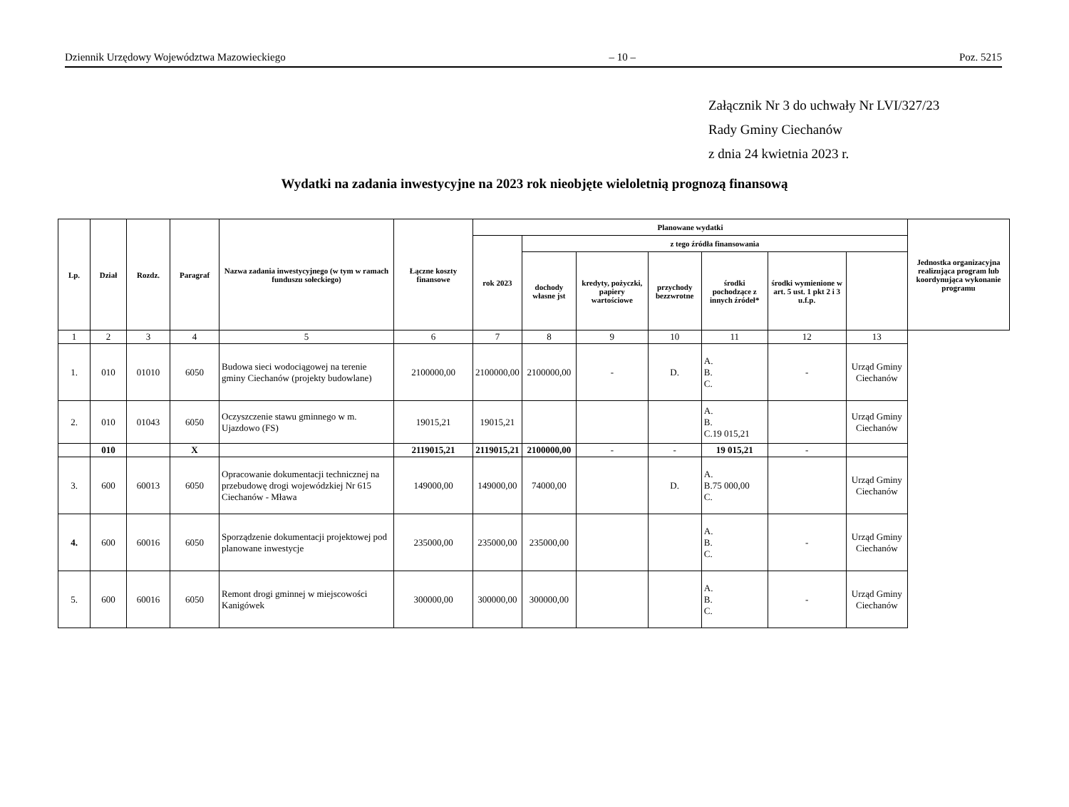Dziennik Urzędowy Województwa Mazowieckiego – 10 – Poz. 5215
Załącznik Nr 3 do uchwały Nr LVI/327/23
Rady Gminy Ciechanów
z dnia 24 kwietnia 2023 r.
Wydatki na zadania inwestycyjne na 2023 rok nieobjęte wieloletnią prognozą finansową
| Lp. | Dział | Rozdz. | Paragraf | Nazwa zadania inwestycyjnego (w tym w ramach funduszu sołeckiego) | Łączne koszty finansowe | Planowane wydatki | | | | | | | Jednostka organizacyjna realizująca program lub koordynująca wykonanie programu |
| --- | --- | --- | --- | --- | --- | --- | --- | --- | --- | --- | --- | --- | --- |
| | | | | | | rok 2023 | z tego źródła finansowania | | | | | | |
| | | | | | | | dochody własne jst | kredyty, pożyczki, papiery wartościowe | przychody bezzwrotne | środki pochodzące z innych źródeł* | środki wymienione w art. 5 ust. 1 pkt 2 i 3 u.f.p. | | |
| 1 | 2 | 3 | 4 | 5 | 6 | 7 | 8 | 9 | 10 | 11 | 12 | 13 | |
| 1. | 010 | 01010 | 6050 | Budowa sieci wodociągowej na terenie gminy Ciechanów (projekty budowlane) | 2100000,00 | 2100000,00 | 2100000,00 | - | D. | A. B. C. | - | Urząd Gminy Ciechanów | |
| 2. | 010 | 01043 | 6050 | Oczyszczenie stawu gminnego w m. Ujazdowo (FS) | 19015,21 | 19015,21 | | | | A. B. C.19 015,21 | | Urząd Gminy Ciechanów | |
| | 010 | | X | | 2119015,21 | 2119015,21 | 2100000,00 | - | - | 19 015,21 | - | | |
| 3. | 600 | 60013 | 6050 | Opracowanie dokumentacji technicznej na przebudowę drogi wojewódzkiej Nr 615 Ciechanów - Mława | 149000,00 | 149000,00 | 74000,00 | | D. | A. B.75 000,00 C. | | Urząd Gminy Ciechanów | |
| 4. | 600 | 60016 | 6050 | Sporządzenie dokumentacji projektowej pod planowane inwestycje | 235000,00 | 235000,00 | 235000,00 | | | A. B. C. | - | Urząd Gminy Ciechanów | |
| 5. | 600 | 60016 | 6050 | Remont drogi gminnej w miejscowości Kanigówek | 300000,00 | 300000,00 | 300000,00 | | | A. B. C. | - | Urząd Gminy Ciechanów | |